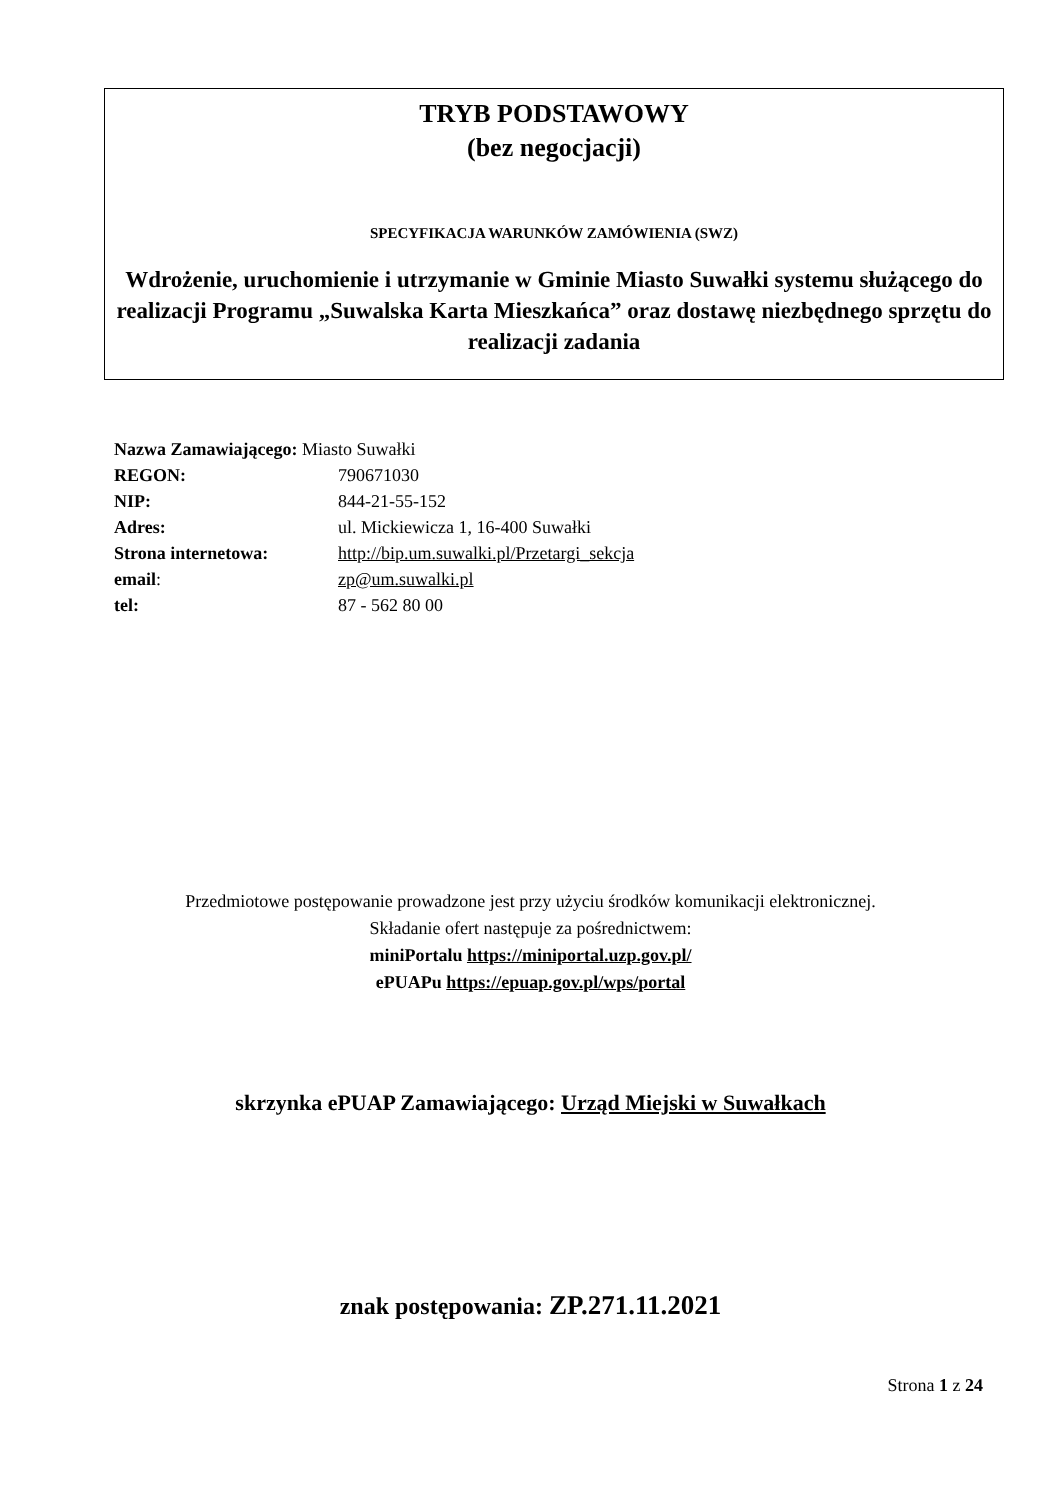TRYB PODSTAWOWY
(bez negocjacji)
SPECYFIKACJA WARUNKÓW ZAMÓWIENIA (SWZ)
Wdrożenie, uruchomienie i utrzymanie w Gminie Miasto Suwałki systemu służącego do realizacji Programu „Suwalska Karta Mieszkańca” oraz dostawę niezbędnego sprzętu do realizacji zadania
| Nazwa Zamawiającego: Miasto Suwałki | |
| REGON: | 790671030 |
| NIP: | 844-21-55-152 |
| Adres: | ul. Mickiewicza 1, 16-400 Suwałki |
| Strona internetowa: | http://bip.um.suwalki.pl/Przetargi_sekcja |
| email : | zp@um.suwalki.pl |
| tel: | 87 - 562 80 00 |
Przedmiotowe postępowanie prowadzone jest przy użyciu środków komunikacji elektronicznej.
Składanie ofert następuje za pośrednictwem:
miniPortalu https://miniportal.uzp.gov.pl/
ePUAPu https://epuap.gov.pl/wps/portal
skrzynka ePUAP Zamawiającego: Urząd Miejski w Suwałkach
znak postępowania: ZP.271.11.2021
Strona 1 z 24